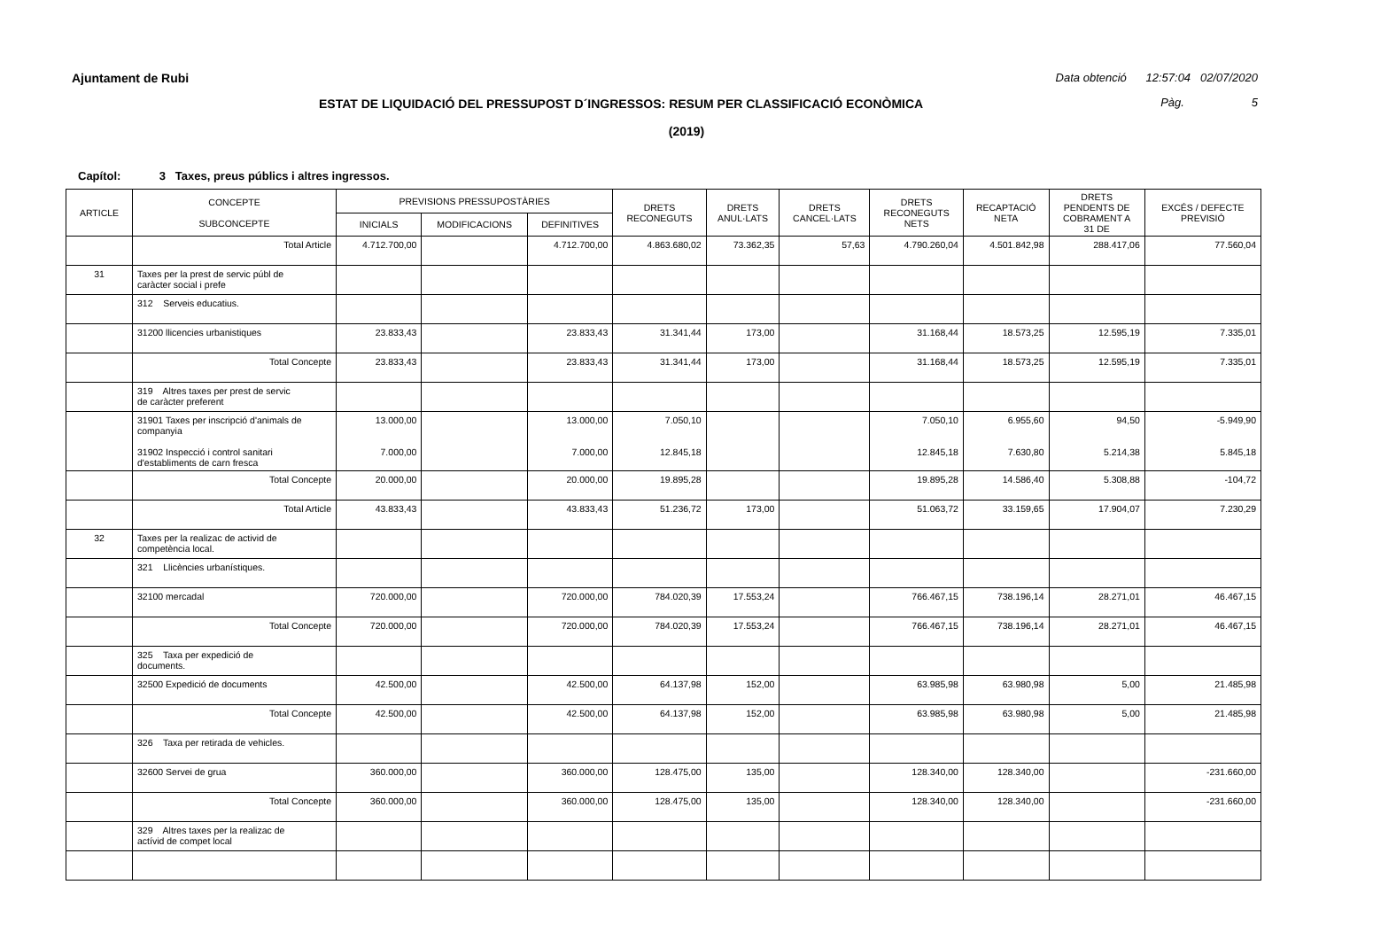Ajuntament de Rubi
Data obtenció 12:57:04 02/07/2020
ESTAT DE LIQUIDACIÓ DEL PRESSUPOST D´INGRESSOS: RESUM PER CLASSIFICACIÓ ECONÒMICA
Pàg. 5
(2019)
Capítol: 3 Taxes, preus públics i altres ingressos.
| ARTICLE | CONCEPTE SUBCONCEPTE | PREVISIONS PRESSUPOSTÀRIES | | | DRETS RECONEGUTS | DRETS ANUL·LATS | DRETS CANCEL·LATS | DRETS RECONEGUTS NETS | RECAPTACIÓ NETA | DRETS PENDENTS DE COBRAMENT A 31 DE | EXCÉS / DEFECTE PREVISIÓ |
| --- | --- | --- | --- | --- | --- | --- | --- | --- | --- | --- | --- |
| | | INICIALS | MODIFICACIONS | DEFINITIVES | | | | | | | |
| | Total Article | 4.712.700,00 | | 4.712.700,00 | 4.863.680,02 | 73.362,35 | 57,63 | 4.790.260,04 | 4.501.842,98 | 288.417,06 | 77.560,04 |
| 31 | Taxes per la prest de servic públ de caràcter social i prefe | | | | | | | | | | |
| | 312 Serveis educatius. | | | | | | | | | | |
| | 31200 llicencies urbanistiques | 23.833,43 | | 23.833,43 | 31.341,44 | 173,00 | | 31.168,44 | 18.573,25 | 12.595,19 | 7.335,01 |
| | Total Concepte | 23.833,43 | | 23.833,43 | 31.341,44 | 173,00 | | 31.168,44 | 18.573,25 | 12.595,19 | 7.335,01 |
| | 319 Altres taxes per prest de servic de caràcter preferent | | | | | | | | | | |
| | 31901 Taxes per inscripció d'animals de companyia 31902 Inspecció i control sanitari d'establiments de carn fresca | 13.000,00 7.000,00 | | 13.000,00 7.000,00 | 7.050,10 12.845,18 | | | 7.050,10 12.845,18 | 6.955,60 7.630,80 | 94,50 5.214,38 | -5.949,90 5.845,18 |
| | Total Concepte | 20.000,00 | | 20.000,00 | 19.895,28 | | | 19.895,28 | 14.586,40 | 5.308,88 | -104,72 |
| | Total Article | 43.833,43 | | 43.833,43 | 51.236,72 | 173,00 | | 51.063,72 | 33.159,65 | 17.904,07 | 7.230,29 |
| 32 | Taxes per la realizac de activid de competència local. | | | | | | | | | | |
| | 321 Llicències urbanístiques. | | | | | | | | | | |
| | 32100 mercadal | 720.000,00 | | 720.000,00 | 784.020,39 | 17.553,24 | | 766.467,15 | 738.196,14 | 28.271,01 | 46.467,15 |
| | Total Concepte | 720.000,00 | | 720.000,00 | 784.020,39 | 17.553,24 | | 766.467,15 | 738.196,14 | 28.271,01 | 46.467,15 |
| | 325 Taxa per expedició de documents. | | | | | | | | | | |
| | 32500 Expedició de documents | 42.500,00 | | 42.500,00 | 64.137,98 | 152,00 | | 63.985,98 | 63.980,98 | 5,00 | 21.485,98 |
| | Total Concepte | 42.500,00 | | 42.500,00 | 64.137,98 | 152,00 | | 63.985,98 | 63.980,98 | 5,00 | 21.485,98 |
| | 326 Taxa per retirada de vehicles. | | | | | | | | | | |
| | 32600 Servei de grua | 360.000,00 | | 360.000,00 | 128.475,00 | 135,00 | | 128.340,00 | 128.340,00 | | -231.660,00 |
| | Total Concepte | 360.000,00 | | 360.000,00 | 128.475,00 | 135,00 | | 128.340,00 | 128.340,00 | | -231.660,00 |
| | 329 Altres taxes per la realizac de actívid de compet local | | | | | | | | | | |